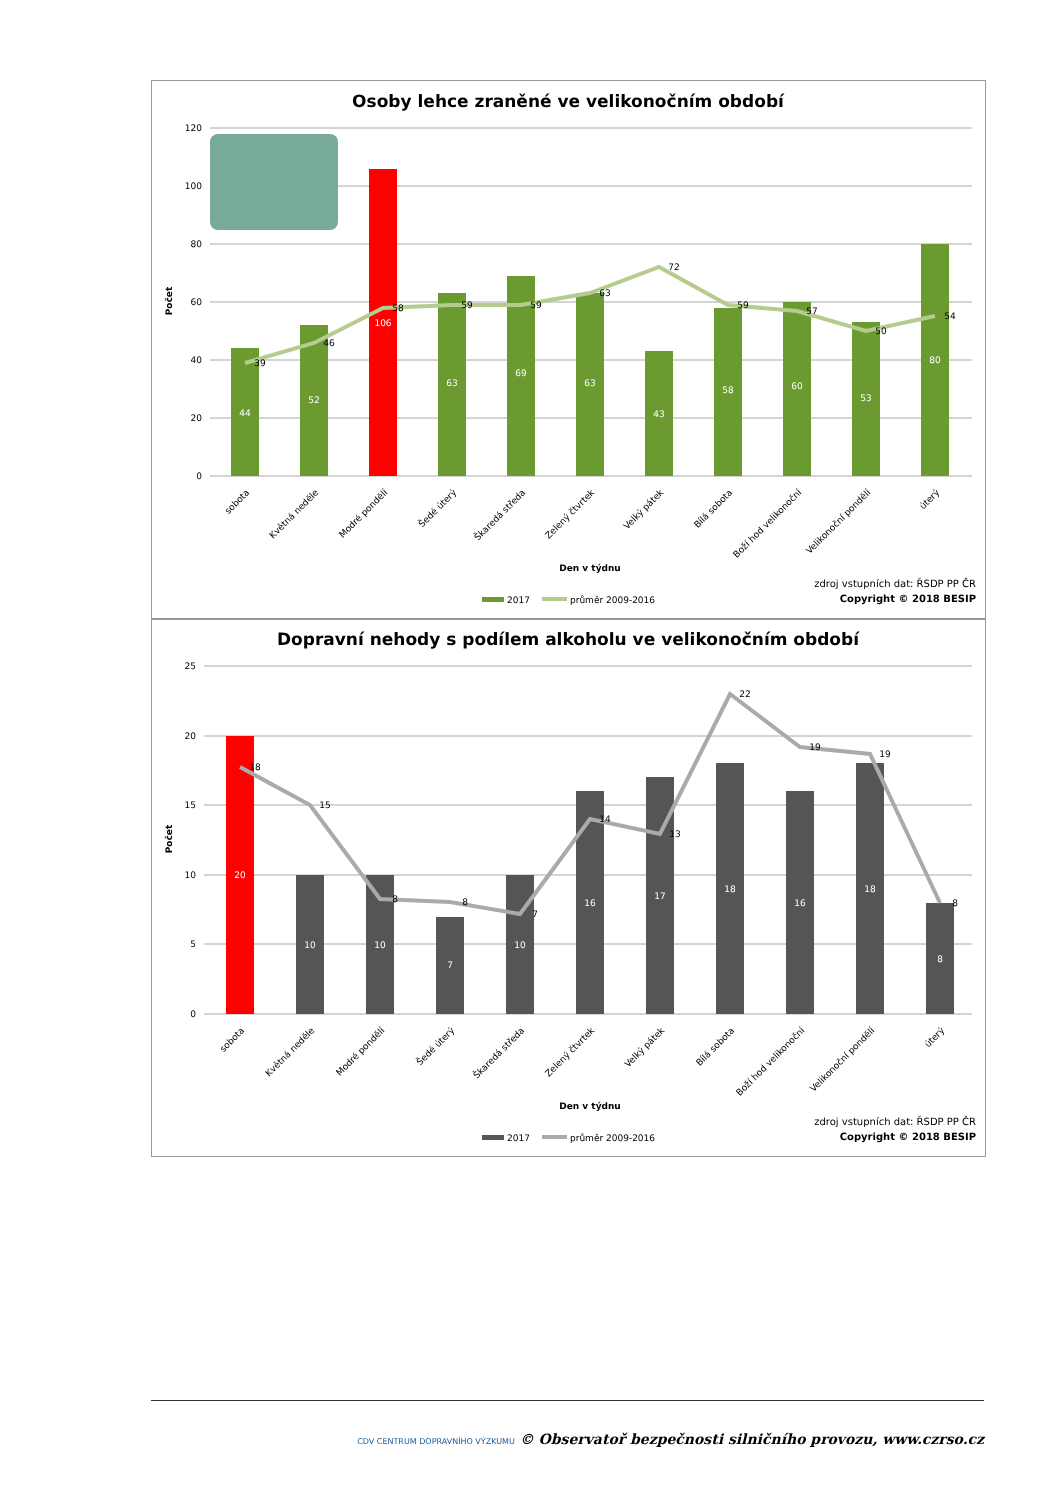Osoby lehce zraněné ve velikonočním období
120
100
80
60
40
20
0
Počet
44
52
106
63
69
63
43
58
60
53
80
39
46
58
59
59
63
72
59
57
50
54
sobota
Květná neděle
Modré pondělí
Šedé úterý
Škaredá středa
Zelený čtvrtek
Velký pátek
Bílá sobota
Boží hod velikonoční
Velikonoční pondělí
úterý
Den v týdnu
zdroj vstupních dat: ŘSDP PP ČR
Copyright © 2018 BESIP
2017
průměr 2009-2016
Dopravní nehody s podílem alkoholu ve velikonočním období
25
20
15
10
5
0
Počet
20
10
10
7
10
16
17
18
16
18
8
18
15
8
8
7
14
13
22
19
19
8
sobota
Květná neděle
Modré pondělí
Šedé úterý
Škaredá středa
Zelený čtvrtek
Velký pátek
Bílá sobota
Boží hod velikonoční
Velikonoční pondělí
úterý
Den v týdnu
zdroj vstupních dat: ŘSDP PP ČR
Copyright © 2018 BESIP
2017
průměr 2009-2016
CDV CENTRUM DOPRAVNÍHO VÝZKUMU © Observatoř bezpečnosti silničního provozu, www.czrso.cz